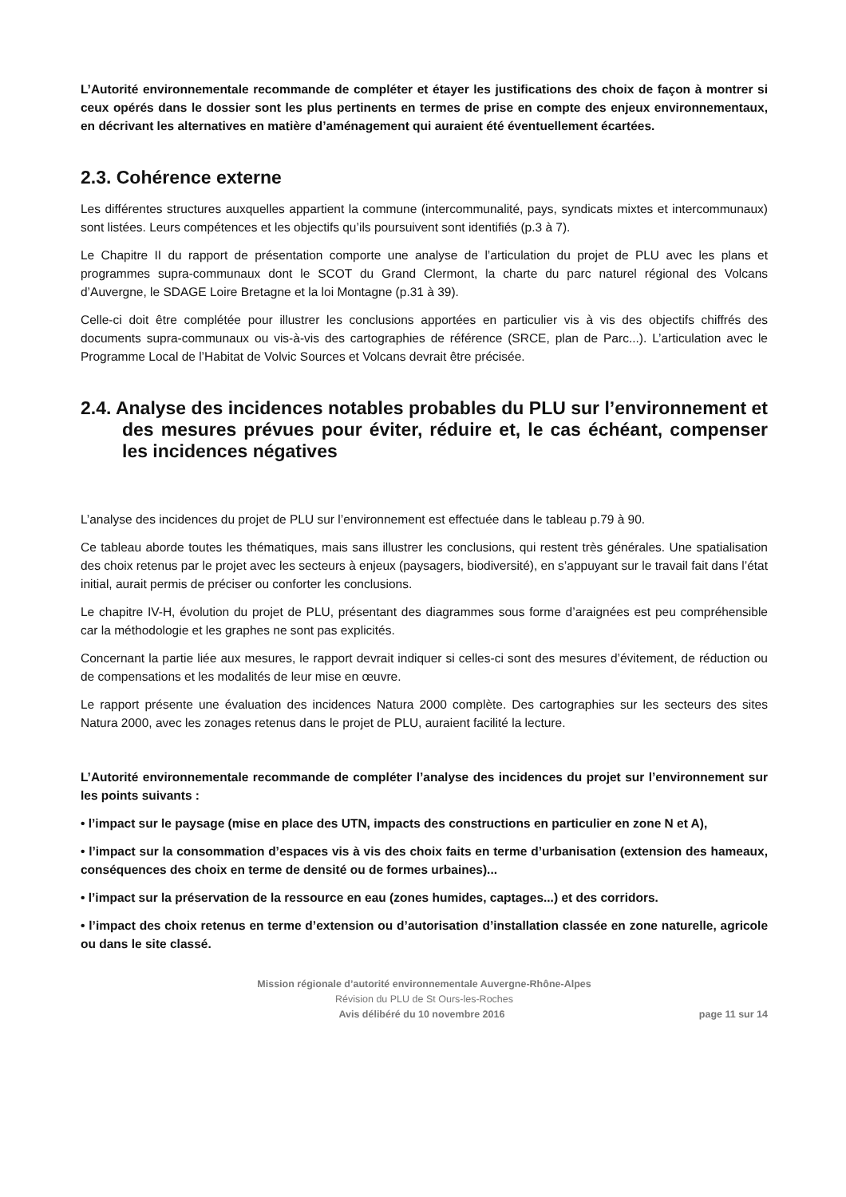L’Autorité environnementale recommande de compléter et étayer les justifications des choix de façon à montrer si ceux opérés dans le dossier sont les plus pertinents en termes de prise en compte des enjeux environnementaux, en décrivant les alternatives en matière d’aménagement qui auraient été éventuellement écartées.
2.3. Cohérence externe
Les différentes structures auxquelles appartient la commune (intercommunalité, pays, syndicats mixtes et intercommunaux) sont listées. Leurs compétences et les objectifs qu’ils poursuivent sont identifiés (p.3 à 7).
Le Chapitre II du rapport de présentation comporte une analyse de l’articulation du projet de PLU avec les plans et programmes supra-communaux dont le SCOT du Grand Clermont, la charte du parc naturel régional des Volcans d’Auvergne, le SDAGE Loire Bretagne et la loi Montagne (p.31 à 39).
Celle-ci doit être complétée pour illustrer les conclusions apportées en particulier vis à vis des objectifs chiffrés des documents supra-communaux ou vis-à-vis des cartographies de référence (SRCE, plan de Parc...). L’articulation avec le Programme Local de l’Habitat de Volvic Sources et Volcans devrait être précisée.
2.4. Analyse des incidences notables probables du PLU sur l’environnement et des mesures prévues pour éviter, réduire et, le cas échéant, compenser les incidences négatives
L’analyse des incidences du projet de PLU sur l’environnement est effectuée dans le tableau p.79 à 90.
Ce tableau aborde toutes les thématiques, mais sans illustrer les conclusions, qui restent très générales. Une spatialisation des choix retenus par le projet avec les secteurs à enjeux (paysagers, biodiversité), en s’appuyant sur le travail fait dans l’état initial, aurait permis de préciser ou conforter les conclusions.
Le chapitre IV-H, évolution du projet de PLU, présentant des diagrammes sous forme d’araignées est peu compréhensible car la méthodologie et les graphes ne sont pas explicités.
Concernant la partie liée aux mesures, le rapport devrait indiquer si celles-ci sont des mesures d’évitement, de réduction ou de compensations et les modalités de leur mise en œuvre.
Le rapport présente une évaluation des incidences Natura 2000 complète. Des cartographies sur les secteurs des sites Natura 2000, avec les zonages retenus dans le projet de PLU, auraient facilité la lecture.
L’Autorité environnementale recommande de compléter l’analyse des incidences du projet sur l’environnement sur les points suivants :
• l’impact sur le paysage (mise en place des UTN, impacts des constructions en particulier en zone N et A),
• l’impact sur la consommation d’espaces vis à vis des choix faits en terme d’urbanisation (extension des hameaux, conséquences des choix en terme de densité ou de formes urbaines)...
• l’impact sur la préservation de la ressource en eau (zones humides, captages...) et des corridors.
• l’impact des choix retenus en terme d’extension ou d’autorisation d’installation classée en zone naturelle, agricole ou dans le site classé.
Mission régionale d’autorité environnementale Auvergne-Rhône-Alpes
Révision du PLU de St Ours-les-Roches
Avis délibéré du 10 novembre 2016 page 11 sur 14